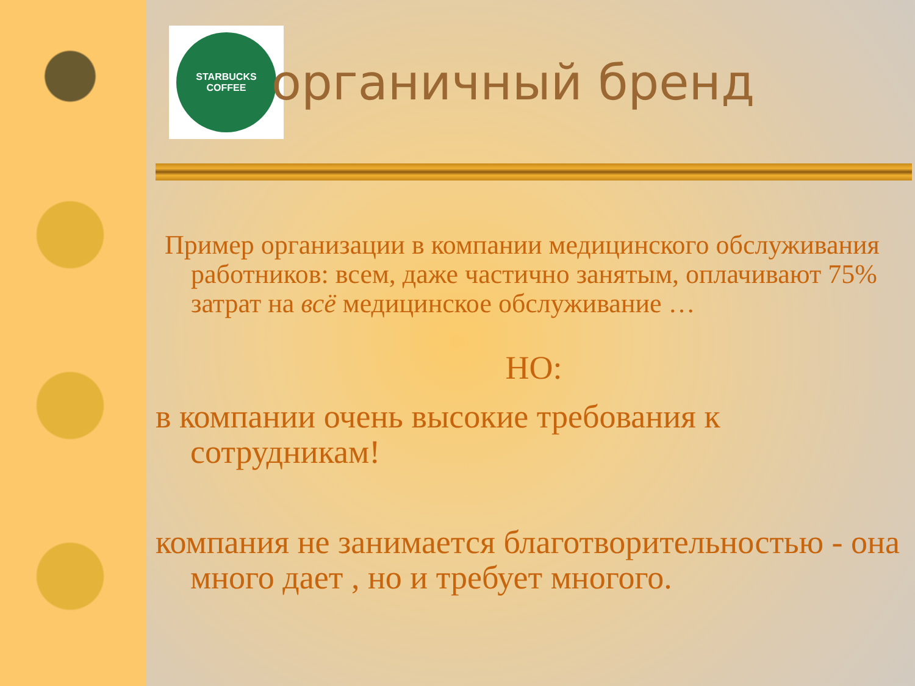STARBUCKS
COFFEE
органичный бренд
Пример организации в компании медицинского обслуживания работников: всем, даже частично занятым, оплачивают 75% затрат на всё медицинское обслуживание …
НО:
в компании очень высокие требования к сотрудникам!
компания не занимается благотворительностью - она много дает , но и требует многого.